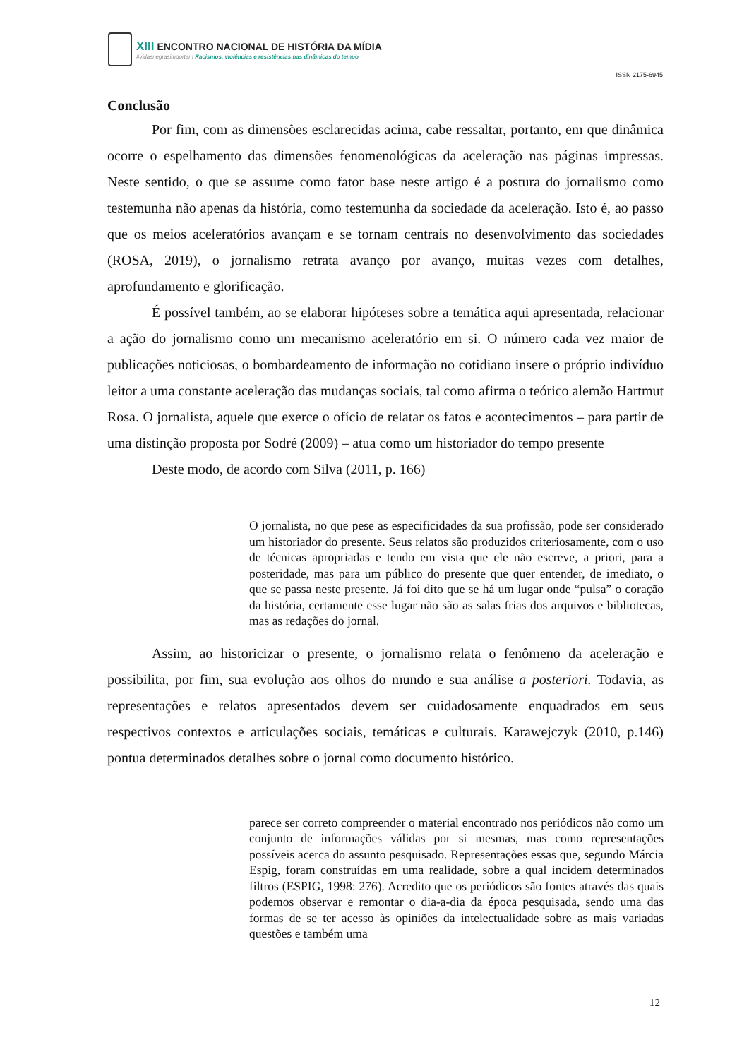XIII ENCONTRO NACIONAL DE HISTÓRIA DA MÍDIA
#vidasnegrasimportam Racismos, violências e resistências nas dinâmicas do tempo
ISSN 2175-6945
Conclusão
Por fim, com as dimensões esclarecidas acima, cabe ressaltar, portanto, em que dinâmica ocorre o espelhamento das dimensões fenomenológicas da aceleração nas páginas impressas. Neste sentido, o que se assume como fator base neste artigo é a postura do jornalismo como testemunha não apenas da história, como testemunha da sociedade da aceleração. Isto é, ao passo que os meios aceleratórios avançam e se tornam centrais no desenvolvimento das sociedades (ROSA, 2019), o jornalismo retrata avanço por avanço, muitas vezes com detalhes, aprofundamento e glorificação.
É possível também, ao se elaborar hipóteses sobre a temática aqui apresentada, relacionar a ação do jornalismo como um mecanismo aceleratório em si. O número cada vez maior de publicações noticiosas, o bombardeamento de informação no cotidiano insere o próprio indivíduo leitor a uma constante aceleração das mudanças sociais, tal como afirma o teórico alemão Hartmut Rosa. O jornalista, aquele que exerce o ofício de relatar os fatos e acontecimentos – para partir de uma distinção proposta por Sodré (2009) – atua como um historiador do tempo presente
Deste modo, de acordo com Silva (2011, p. 166)
O jornalista, no que pese as especificidades da sua profissão, pode ser considerado um historiador do presente. Seus relatos são produzidos criteriosamente, com o uso de técnicas apropriadas e tendo em vista que ele não escreve, a priori, para a posteridade, mas para um público do presente que quer entender, de imediato, o que se passa neste presente. Já foi dito que se há um lugar onde “pulsa” o coração da história, certamente esse lugar não são as salas frias dos arquivos e bibliotecas, mas as redações do jornal.
Assim, ao historicizar o presente, o jornalismo relata o fenômeno da aceleração e possibilita, por fim, sua evolução aos olhos do mundo e sua análise a posteriori. Todavia, as representações e relatos apresentados devem ser cuidadosamente enquadrados em seus respectivos contextos e articulações sociais, temáticas e culturais. Karawejczyk (2010, p.146) pontua determinados detalhes sobre o jornal como documento histórico.
parece ser correto compreender o material encontrado nos periódicos não como um conjunto de informações válidas por si mesmas, mas como representações possíveis acerca do assunto pesquisado. Representações essas que, segundo Márcia Espig, foram construídas em uma realidade, sobre a qual incidem determinados filtros (ESPIG, 1998: 276). Acredito que os periódicos são fontes através das quais podemos observar e remontar o dia-a-dia da época pesquisada, sendo uma das formas de se ter acesso às opiniões da intelectualidade sobre as mais variadas questões e também uma
12